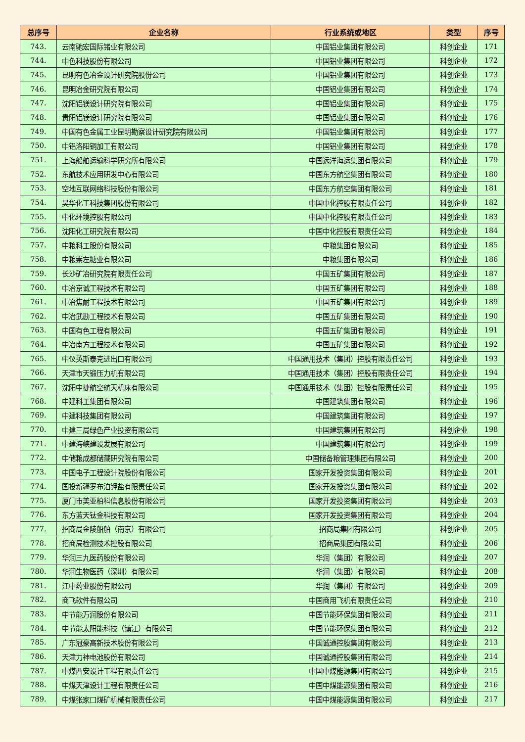| 总序号 | 企业名称 | 行业系统或地区 | 类型 | 序号 |
| --- | --- | --- | --- | --- |
| 743. | 云南驰宏国际锗业有限公司 | 中国铝业集团有限公司 | 科创企业 | 171 |
| 744. | 中色科技股份有限公司 | 中国铝业集团有限公司 | 科创企业 | 172 |
| 745. | 昆明有色冶金设计研究院股份公司 | 中国铝业集团有限公司 | 科创企业 | 173 |
| 746. | 昆明冶金研究院有限公司 | 中国铝业集团有限公司 | 科创企业 | 174 |
| 747. | 沈阳铝镁设计研究院有限公司 | 中国铝业集团有限公司 | 科创企业 | 175 |
| 748. | 贵阳铝镁设计研究院有限公司 | 中国铝业集团有限公司 | 科创企业 | 176 |
| 749. | 中国有色金属工业昆明勘察设计研究院有限公司 | 中国铝业集团有限公司 | 科创企业 | 177 |
| 750. | 中铝洛阳铜加工有限公司 | 中国铝业集团有限公司 | 科创企业 | 178 |
| 751. | 上海船舶运输科学研究所有限公司 | 中国远洋海运集团有限公司 | 科创企业 | 179 |
| 752. | 东航技术应用研发中心有限公司 | 中国东方航空集团有限公司 | 科创企业 | 180 |
| 753. | 空地互联网络科技股份有限公司 | 中国东方航空集团有限公司 | 科创企业 | 181 |
| 754. | 昊华化工科技集团股份有限公司 | 中国中化控股有限责任公司 | 科创企业 | 182 |
| 755. | 中化环境控股有限公司 | 中国中化控股有限责任公司 | 科创企业 | 183 |
| 756. | 沈阳化工研究院有限公司 | 中国中化控股有限责任公司 | 科创企业 | 184 |
| 757. | 中粮科工股份有限公司 | 中粮集团有限公司 | 科创企业 | 185 |
| 758. | 中粮崇左糖业有限公司 | 中粮集团有限公司 | 科创企业 | 186 |
| 759. | 长沙矿冶研究院有限责任公司 | 中国五矿集团有限公司 | 科创企业 | 187 |
| 760. | 中冶京诚工程技术有限公司 | 中国五矿集团有限公司 | 科创企业 | 188 |
| 761. | 中冶焦耐工程技术有限公司 | 中国五矿集团有限公司 | 科创企业 | 189 |
| 762. | 中冶武勘工程技术有限公司 | 中国五矿集团有限公司 | 科创企业 | 190 |
| 763. | 中国有色工程有限公司 | 中国五矿集团有限公司 | 科创企业 | 191 |
| 764. | 中冶南方工程技术有限公司 | 中国五矿集团有限公司 | 科创企业 | 192 |
| 765. | 中仪英斯泰克进出口有限公司 | 中国通用技术（集团）控股有限责任公司 | 科创企业 | 193 |
| 766. | 天津市天锻压力机有限公司 | 中国通用技术（集团）控股有限责任公司 | 科创企业 | 194 |
| 767. | 沈阳中捷航空航天机床有限公司 | 中国通用技术（集团）控股有限责任公司 | 科创企业 | 195 |
| 768. | 中建科工集团有限公司 | 中国建筑集团有限公司 | 科创企业 | 196 |
| 769. | 中建科技集团有限公司 | 中国建筑集团有限公司 | 科创企业 | 197 |
| 770. | 中建三局绿色产业投资有限公司 | 中国建筑集团有限公司 | 科创企业 | 198 |
| 771. | 中建海峡建设发展有限公司 | 中国建筑集团有限公司 | 科创企业 | 199 |
| 772. | 中储粮成都储藏研究院有限公司 | 中国储备粮管理集团有限公司 | 科创企业 | 200 |
| 773. | 中国电子工程设计院股份有限公司 | 国家开发投资集团有限公司 | 科创企业 | 201 |
| 774. | 国投新疆罗布泊钾盐有限责任公司 | 国家开发投资集团有限公司 | 科创企业 | 202 |
| 775. | 厦门市美亚柏科信息股份有限公司 | 国家开发投资集团有限公司 | 科创企业 | 203 |
| 776. | 东方蓝天钛金科技有限公司 | 国家开发投资集团有限公司 | 科创企业 | 204 |
| 777. | 招商局金陵船舶（南京）有限公司 | 招商局集团有限公司 | 科创企业 | 205 |
| 778. | 招商局检测技术控股有限公司 | 招商局集团有限公司 | 科创企业 | 206 |
| 779. | 华润三九医药股份有限公司 | 华润（集团）有限公司 | 科创企业 | 207 |
| 780. | 华润生物医药（深圳）有限公司 | 华润（集团）有限公司 | 科创企业 | 208 |
| 781. | 江中药业股份有限公司 | 华润（集团）有限公司 | 科创企业 | 209 |
| 782. | 商飞软件有限公司 | 中国商用飞机有限责任公司 | 科创企业 | 210 |
| 783. | 中节能万润股份有限公司 | 中国节能环保集团有限公司 | 科创企业 | 211 |
| 784. | 中节能太阳能科技（镇江）有限公司 | 中国节能环保集团有限公司 | 科创企业 | 212 |
| 785. | 广东冠豪高新技术股份有限公司 | 中国诚通控股集团有限公司 | 科创企业 | 213 |
| 786. | 天津力神电池股份有限公司 | 中国诚通控股集团有限公司 | 科创企业 | 214 |
| 787. | 中煤西安设计工程有限责任公司 | 中国中煤能源集团有限公司 | 科创企业 | 215 |
| 788. | 中煤天津设计工程有限责任公司 | 中国中煤能源集团有限公司 | 科创企业 | 216 |
| 789. | 中煤张家口煤矿机械有限责任公司 | 中国中煤能源集团有限公司 | 科创企业 | 217 |